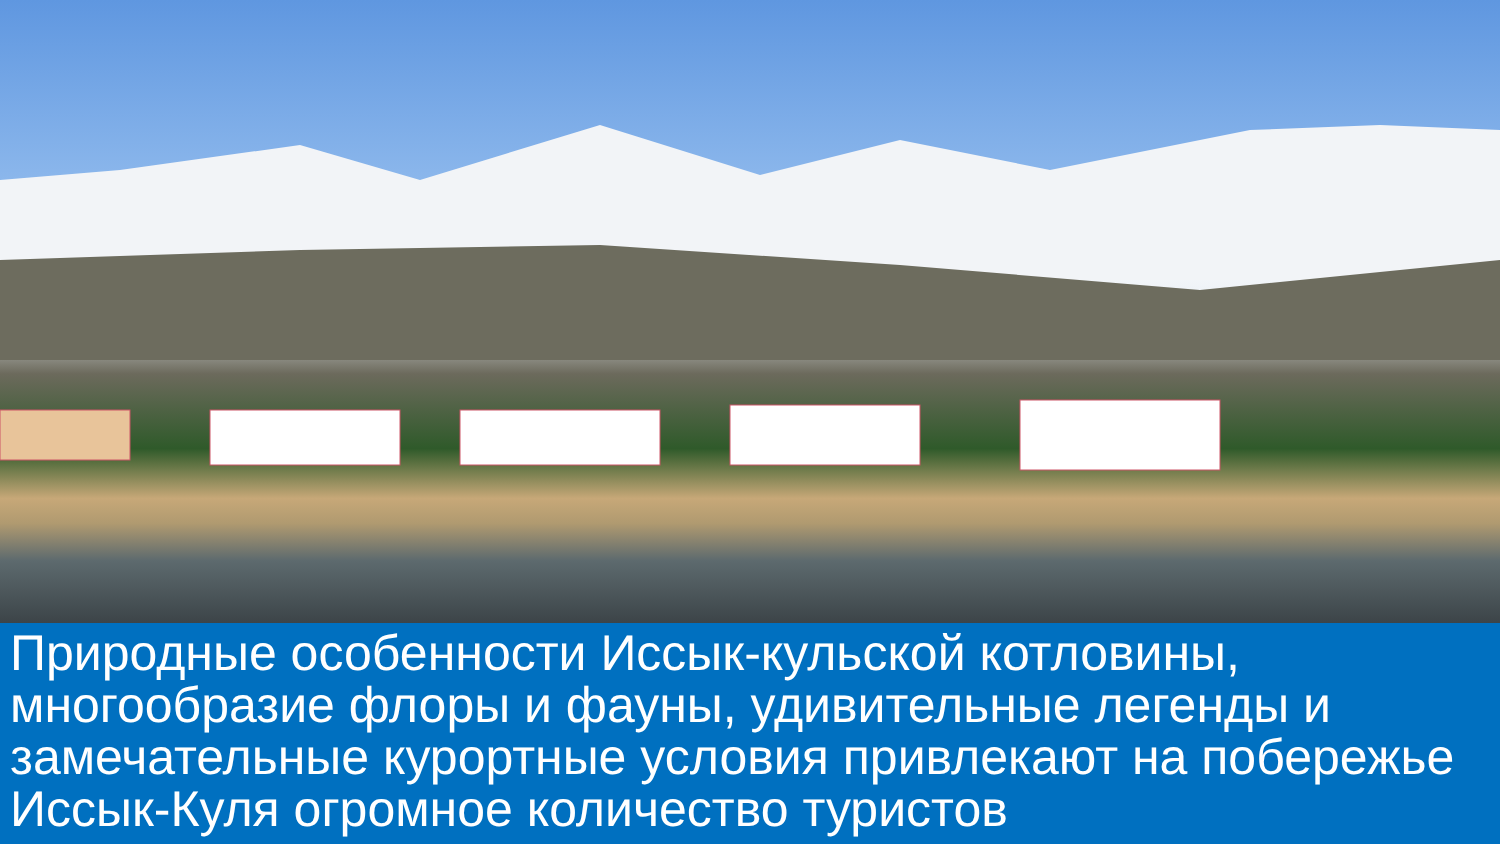Природные особенности Иссык-кульской котловины, многообразие флоры и фауны, удивительные легенды и замечательные курортные условия привлекают на побережье Иссык-Куля огромное количество туристов